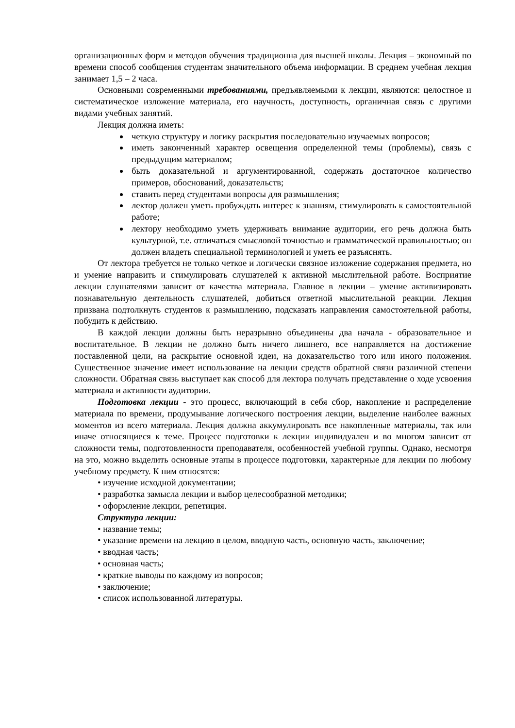организационных форм и методов обучения традиционна для высшей школы. Лекция – экономный по времени способ сообщения студентам значительного объема информации. В среднем учебная лекция занимает 1,5 – 2 часа.
Основными современными требованиями, предъявляемыми к лекции, являются: целостное и систематическое изложение материала, его научность, доступность, органичная связь с другими видами учебных занятий.
Лекция должна иметь:
четкую структуру и логику раскрытия последовательно изучаемых вопросов;
иметь законченный характер освещения определенной темы (проблемы), связь с предыдущим материалом;
быть доказательной и аргументированной, содержать достаточное количество примеров, обоснований, доказательств;
ставить перед студентами вопросы для размышления;
лектор должен уметь пробуждать интерес к знаниям, стимулировать к самостоятельной работе;
лектору необходимо уметь удерживать внимание аудитории, его речь должна быть культурной, т.е. отличаться смысловой точностью и грамматической правильностью; он должен владеть специальной терминологией и уметь ее разъяснять.
От лектора требуется не только четкое и логически связное изложение содержания предмета, но и умение направить и стимулировать слушателей к активной мыслительной работе. Восприятие лекции слушателями зависит от качества материала. Главное в лекции – умение активизировать познавательную деятельность слушателей, добиться ответной мыслительной реакции. Лекция призвана подтолкнуть студентов к размышлению, подсказать направления самостоятельной работы, побудить к действию.
В каждой лекции должны быть неразрывно объединены два начала - образовательное и воспитательное. В лекции не должно быть ничего лишнего, все направляется на достижение поставленной цели, на раскрытие основной идеи, на доказательство того или иного положения. Существенное значение имеет использование на лекции средств обратной связи различной степени сложности. Обратная связь выступает как способ для лектора получать представление о ходе усвоения материала и активности аудитории.
Подготовка лекции - это процесс, включающий в себя сбор, накопление и распределение материала по времени, продумывание логического построения лекции, выделение наиболее важных моментов из всего материала. Лекция должна аккумулировать все накопленные материалы, так или иначе относящиеся к теме. Процесс подготовки к лекции индивидуален и во многом зависит от сложности темы, подготовленности преподавателя, особенностей учебной группы. Однако, несмотря на это, можно выделить основные этапы в процессе подготовки, характерные для лекции по любому учебному предмету. К ним относятся:
• изучение исходной документации;
• разработка замысла лекции и выбор целесообразной методики;
• оформление лекции, репетиция.
Структура лекции:
• название темы;
• указание времени на лекцию в целом, вводную часть, основную часть, заключение;
• вводная часть;
• основная часть;
• краткие выводы по каждому из вопросов;
• заключение;
• список использованной литературы.